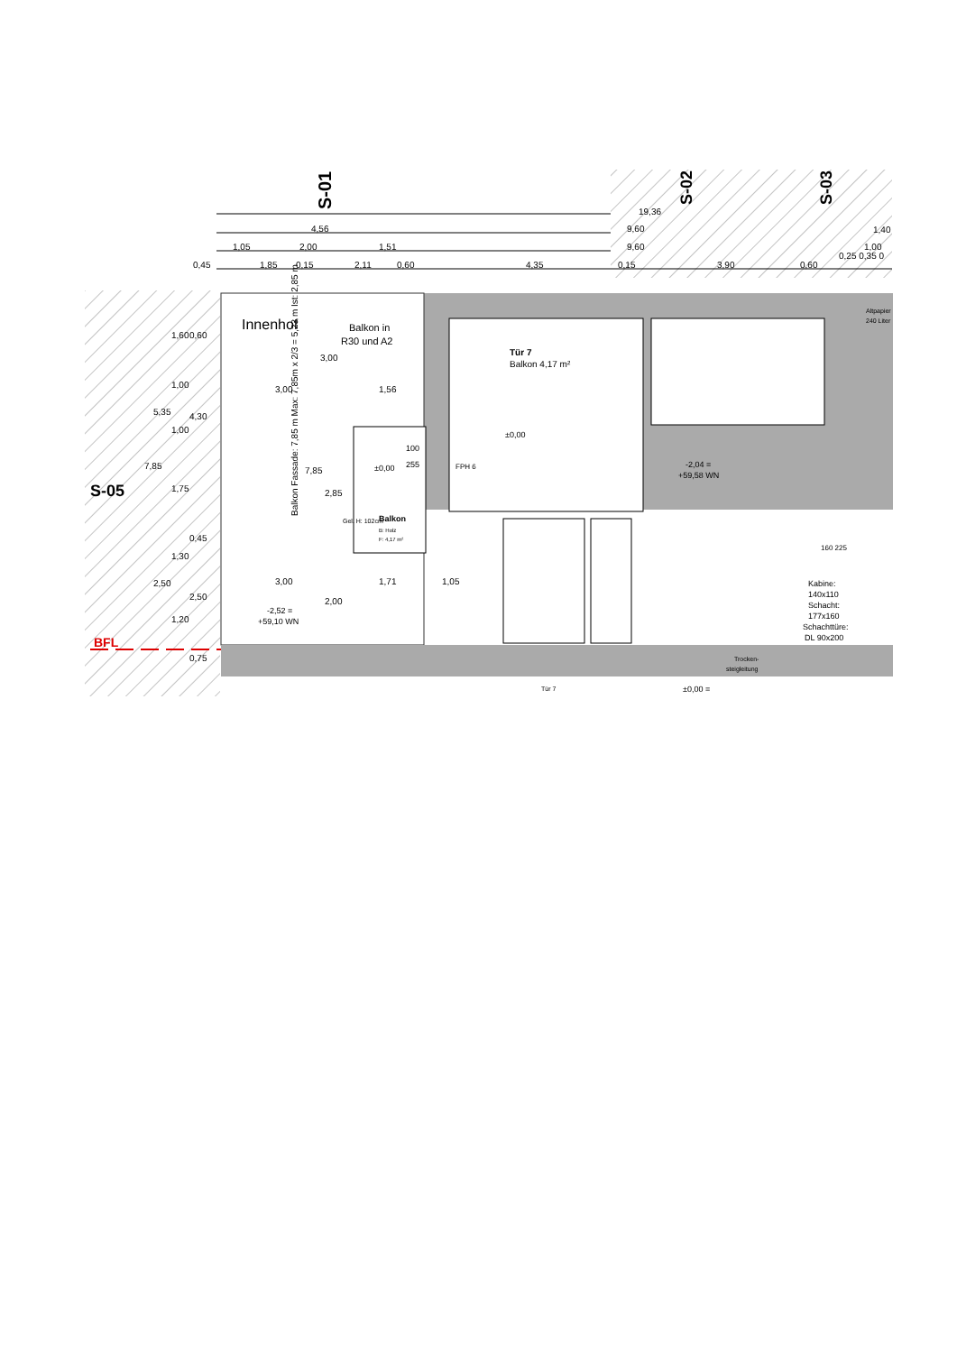S-01
S-02
S-03
S-05
BFL
19,36
4,56
9,60
1,40
1,05
2,00
1,51
9,60
1,00
0,25 0,35 0
0,45
1,85
0,15
2,11
0,60
4,35
0,15
3,90
0,60
Innenhof
Balkon in
R30 und A2
Tür 7
Balkon 4,17 m²
Altpapier
240 Liter
3,00
1,56
3,00
1,71
1,05
Balkon Fassade: 7,85 m Max: 7,85m x 2/3 = 5,23 m Ist: 2,85 m
100
255
±0,00
±0,00
Balkon
B: Holz
F: 4,17 m²
FPH 6
-2,04 =
+59,58 WN
-2,52 =
+59,10 WN
Kabine:
140x110
Schacht:
177x160
Schachttüre:
DL 90x200
160 225
Trocken-
steigleitung
Tür 7
±0,00 =
Gel. H: 102cm
7,85
5,35
2,50
1,60
1,00
1,00
1,75
1,30
1,20
0,60
4,30
0,45
2,50
0,75
3,00
7,85
2,85
2,00